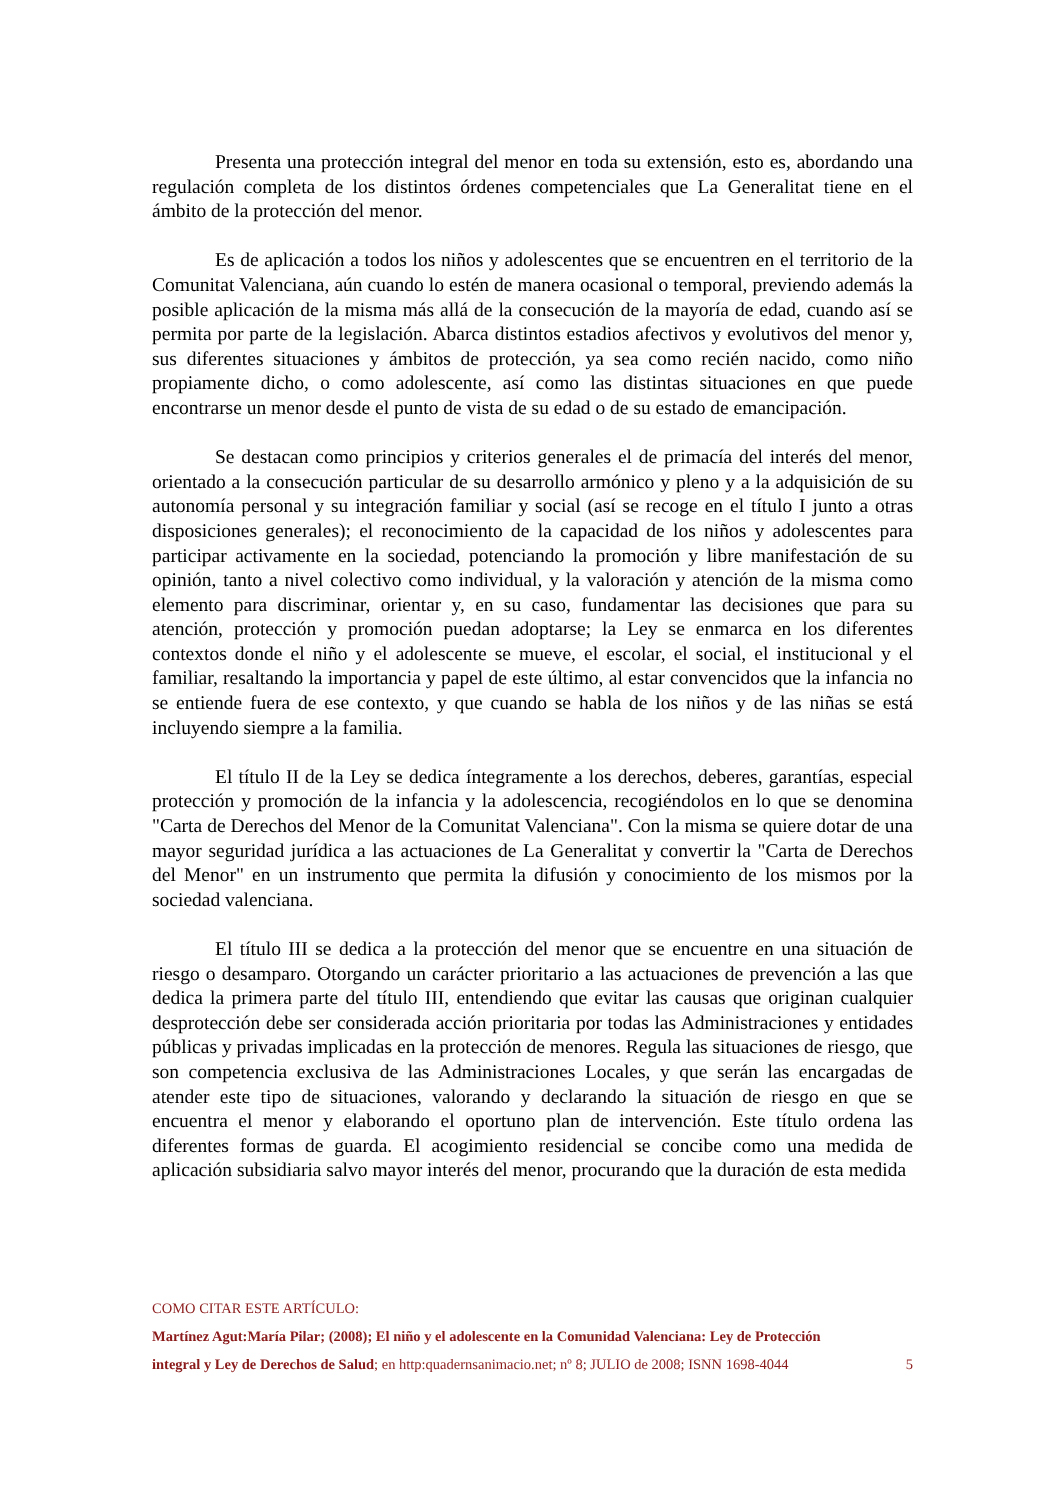Presenta una protección integral del menor en toda su extensión, esto es, abordando una regulación completa de los distintos órdenes competenciales que La Generalitat tiene en el ámbito de la protección del menor.
Es de aplicación a todos los niños y adolescentes que se encuentren en el territorio de la Comunitat Valenciana, aún cuando lo estén de manera ocasional o temporal, previendo además la posible aplicación de la misma más allá de la consecución de la mayoría de edad, cuando así se permita por parte de la legislación. Abarca distintos estadios afectivos y evolutivos del menor y, sus diferentes situaciones y ámbitos de protección, ya sea como recién nacido, como niño propiamente dicho, o como adolescente, así como las distintas situaciones en que puede encontrarse un menor desde el punto de vista de su edad o de su estado de emancipación.
Se destacan como principios y criterios generales el de primacía del interés del menor, orientado a la consecución particular de su desarrollo armónico y pleno y a la adquisición de su autonomía personal y su integración familiar y social (así se recoge en el título I junto a otras disposiciones generales); el reconocimiento de la capacidad de los niños y adolescentes para participar activamente en la sociedad, potenciando la promoción y libre manifestación de su opinión, tanto a nivel colectivo como individual, y la valoración y atención de la misma como elemento para discriminar, orientar y, en su caso, fundamentar las decisiones que para su atención, protección y promoción puedan adoptarse; la Ley se enmarca en los diferentes contextos donde el niño y el adolescente se mueve, el escolar, el social, el institucional y el familiar, resaltando la importancia y papel de este último, al estar convencidos que la infancia no se entiende fuera de ese contexto, y que cuando se habla de los niños y de las niñas se está incluyendo siempre a la familia.
El título II de la Ley se dedica íntegramente a los derechos, deberes, garantías, especial protección y promoción de la infancia y la adolescencia, recogiéndolos en lo que se denomina "Carta de Derechos del Menor de la Comunitat Valenciana". Con la misma se quiere dotar de una mayor seguridad jurídica a las actuaciones de La Generalitat y convertir la "Carta de Derechos del Menor" en un instrumento que permita la difusión y conocimiento de los mismos por la sociedad valenciana.
El título III se dedica a la protección del menor que se encuentre en una situación de riesgo o desamparo. Otorgando un carácter prioritario a las actuaciones de prevención a las que dedica la primera parte del título III, entendiendo que evitar las causas que originan cualquier desprotección debe ser considerada acción prioritaria por todas las Administraciones y entidades públicas y privadas implicadas en la protección de menores. Regula las situaciones de riesgo, que son competencia exclusiva de las Administraciones Locales, y que serán las encargadas de atender este tipo de situaciones, valorando y declarando la situación de riesgo en que se encuentra el menor y elaborando el oportuno plan de intervención. Este título ordena las diferentes formas de guarda. El acogimiento residencial se concibe como una medida de aplicación subsidiaria salvo mayor interés del menor, procurando que la duración de esta medida
COMO CITAR ESTE ARTÍCULO:
Martínez Agut:María Pilar; (2008); El niño y el adolescente en la Comunidad Valenciana: Ley de Protección
integral y Ley de Derechos de Salud; en http:quadernsanimacio.net; nº 8; JULIO de 2008; ISNN 1698-4044 5